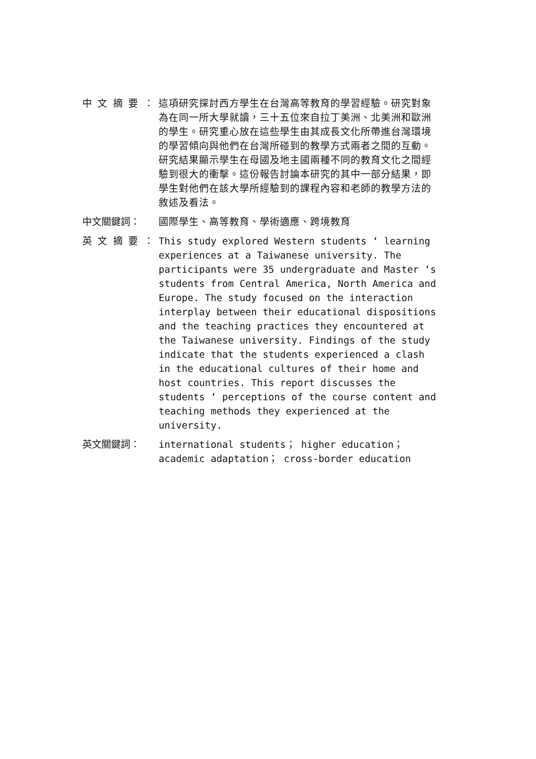中 文 摘 要 ： 這項研究探討西方學生在台灣高等教育的學習經驗。研究對象為在同一所大學就讀，三十五位來自拉丁美洲、北美洲和歐洲的學生。研究重心放在這些學生由其成長文化所帶進台灣環境的學習傾向與他們在台灣所碰到的教學方式兩者之間的互動。研究結果顯示學生在母國及地主國兩種不同的教育文化之間經驗到很大的衝擊。這份報告討論本研究的其中一部分結果，即學生對他們在該大學所經驗到的課程內容和老師的教學方法的敘述及看法。
中文關鍵詞： 國際學生、高等教育、學術適應、跨境教育
英 文 摘 要 ： This study explored Western students ‘ learning experiences at a Taiwanese university. The participants were 35 undergraduate and Master ‘s students from Central America, North America and Europe. The study focused on the interaction interplay between their educational dispositions and the teaching practices they encountered at the Taiwanese university. Findings of the study indicate that the students experienced a clash in the educational cultures of their home and host countries. This report discusses the students ‘ perceptions of the course content and teaching methods they experienced at the university.
英文關鍵詞： international students； higher education； academic adaptation； cross-border education